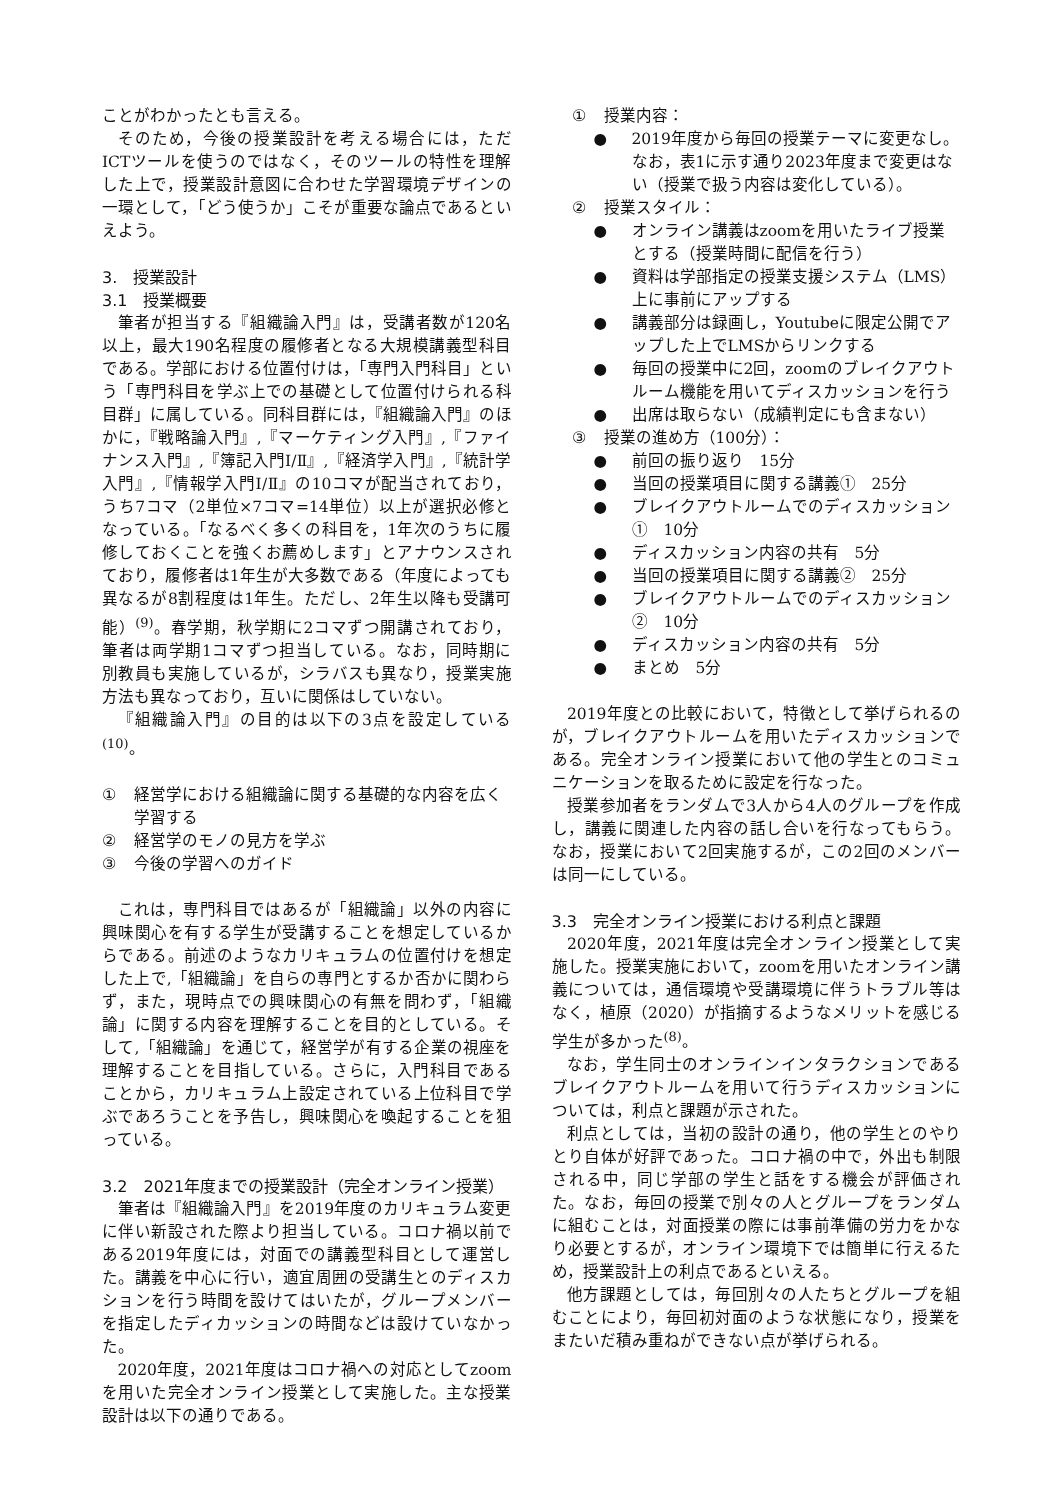ことがわかったとも言える。
そのため，今後の授業設計を考える場合には，ただICTツールを使うのではなく，そのツールの特性を理解した上で，授業設計意図に合わせた学習環境デザインの一環として，「どう使うか」こそが重要な論点であるといえよう。
3.　授業設計
3.1　授業概要
筆者が担当する『組織論入門』は，受講者数が120名以上，最大190名程度の履修者となる大規模講義型科目である。学部における位置付けは，「専門入門科目」という「専門科目を学ぶ上での基礎として位置付けられる科目群」に属している。同科目群には，『組織論入門』のほかに，『戦略論入門』,『マーケティング入門』,『ファイナンス入門』,『簿記入門Ⅰ/Ⅱ』,『経済学入門』,『統計学入門』,『情報学入門Ⅰ/Ⅱ』の10コマが配当されており，うち7コマ（2単位×7コマ=14単位）以上が選択必修となっている。「なるべく多くの科目を，1年次のうちに履修しておくことを強くお薦めします」とアナウンスされており，履修者は1年生が大多数である（年度によっても異なるが8割程度は1年生。ただし、2年生以降も受講可能）<sup>(9)</sup>。春学期，秋学期に2コマずつ開講されており，筆者は両学期1コマずつ担当している。なお，同時期に別教員も実施しているが，シラバスも異なり，授業実施方法も異なっており，互いに関係はしていない。
『組織論入門』の目的は以下の3点を設定している<sup>(10)</sup>。
① 経営学における組織論に関する基礎的な内容を広く学習する
② 経営学のモノの見方を学ぶ
③ 今後の学習へのガイド
これは，専門科目ではあるが「組織論」以外の内容に興味関心を有する学生が受講することを想定しているからである。前述のようなカリキュラムの位置付けを想定した上で,「組織論」を自らの専門とするか否かに関わらず，また，現時点での興味関心の有無を問わず，「組織論」に関する内容を理解することを目的としている。そして,「組織論」を通じて，経営学が有する企業の視座を理解することを目指している。さらに，入門科目であることから，カリキュラム上設定されている上位科目で学ぶであろうことを予告し，興味関心を喚起することを狙っている。
3.2　2021年度までの授業設計（完全オンライン授業）
筆者は『組織論入門』を2019年度のカリキュラム変更に伴い新設された際より担当している。コロナ禍以前である2019年度には，対面での講義型科目として運営した。講義を中心に行い，適宜周囲の受講生とのディスカションを行う時間を設けてはいたが，グループメンバーを指定したディカッションの時間などは設けていなかった。
2020年度，2021年度はコロナ禍への対応としてzoomを用いた完全オンライン授業として実施した。主な授業設計は以下の通りである。
① 授業内容：
● 2019年度から毎回の授業テーマに変更なし。なお，表1に示す通り2023年度まで変更はない（授業で扱う内容は変化している）。
② 授業スタイル：
● オンライン講義はzoomを用いたライブ授業とする（授業時間に配信を行う）
● 資料は学部指定の授業支援システム（LMS）上に事前にアップする
● 講義部分は録画し，Youtubeに限定公開でアップした上でLMSからリンクする
● 毎回の授業中に2回，zoomのブレイクアウトルーム機能を用いてディスカッションを行う
● 出席は取らない（成績判定にも含まない）
③ 授業の進め方（100分）：
● 前回の振り返り　15分
● 当回の授業項目に関する講義①　25分
● ブレイクアウトルームでのディスカッション①　10分
● ディスカッション内容の共有　5分
● 当回の授業項目に関する講義②　25分
● ブレイクアウトルームでのディスカッション②　10分
● ディスカッション内容の共有　5分
● まとめ　5分
2019年度との比較において，特徴として挙げられるのが，ブレイクアウトルームを用いたディスカッションである。完全オンライン授業において他の学生とのコミュニケーションを取るために設定を行なった。
授業参加者をランダムで3人から4人のグループを作成し，講義に関連した内容の話し合いを行なってもらう。なお，授業において2回実施するが，この2回のメンバーは同一にしている。
3.3　完全オンライン授業における利点と課題
2020年度，2021年度は完全オンライン授業として実施した。授業実施において，zoomを用いたオンライン講義については，通信環境や受講環境に伴うトラブル等はなく，植原（2020）が指摘するようなメリットを感じる学生が多かった<sup>(8)</sup>。
なお，学生同士のオンラインインタラクションであるブレイクアウトルームを用いて行うディスカッションについては，利点と課題が示された。
利点としては，当初の設計の通り，他の学生とのやりとり自体が好評であった。コロナ禍の中で，外出も制限される中，同じ学部の学生と話をする機会が評価された。なお，毎回の授業で別々の人とグループをランダムに組むことは，対面授業の際には事前準備の労力をかなり必要とするが，オンライン環境下では簡単に行えるため，授業設計上の利点であるといえる。
他方課題としては，毎回別々の人たちとグループを組むことにより，毎回初対面のような状態になり，授業をまたいだ積み重ねができない点が挙げられる。